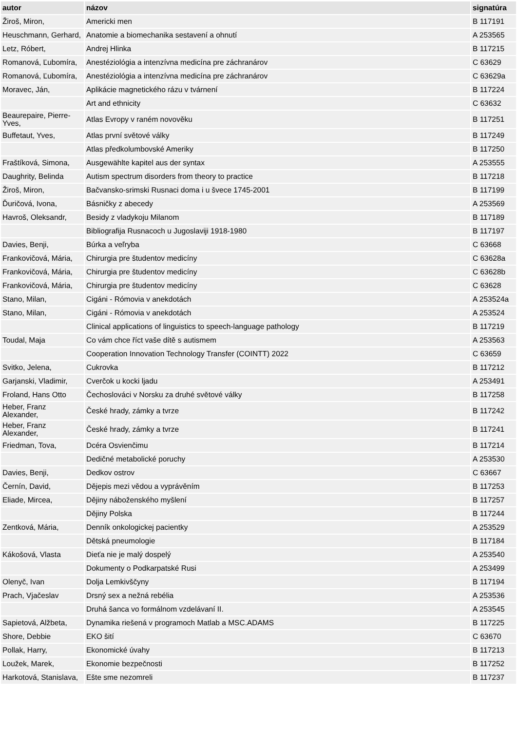| autor | názov | signatúra |
| --- | --- | --- |
| Žiroš, Miron, | Americki men | B 117191 |
| Heuschmann, Gerhard, | Anatomie a biomechanika sestavení a ohnutí | A 253565 |
| Letz, Róbert, | Andrej Hlinka | B 117215 |
| Romanová, Ľubomíra, | Anestéziológia a intenzívna medicína pre záchranárov | C 63629 |
| Romanová, Ľubomíra, | Anestéziológia a intenzívna medicína pre záchranárov | C 63629a |
| Moravec, Ján, | Aplikácie magnetického rázu v tvárnení | B 117224 |
| | Art and ethnicity | C 63632 |
| Beaurepaire, Pierre-Yves, | Atlas Evropy v raném novověku | B 117251 |
| Buffetaut, Yves, | Atlas první světové války | B 117249 |
| | Atlas předkolumbovské Ameriky | B 117250 |
| Fraštíková, Simona, | Ausgewählte kapitel aus der syntax | A 253555 |
| Daughrity, Belinda | Autism spectrum disorders from theory to practice | B 117218 |
| Žiroš, Miron, | Bačvansko-srimski Rusnaci doma i u švece 1745-2001 | B 117199 |
| Ďuričová, Ivona, | Básničky z abecedy | A 253569 |
| Havroš, Oleksandr, | Besidy z vladykoju Milanom | B 117189 |
| | Bibliografija Rusnacoch u Jugoslaviji 1918-1980 | B 117197 |
| Davies, Benji, | Búrka a veľryba | C 63668 |
| Frankovičová, Mária, | Chirurgia pre študentov medicíny | C 63628a |
| Frankovičová, Mária, | Chirurgia pre študentov medicíny | C 63628b |
| Frankovičová, Mária, | Chirurgia pre študentov medicíny | C 63628 |
| Stano, Milan, | Cigáni - Rómovia v anekdotách | A 253524a |
| Stano, Milan, | Cigáni - Rómovia v anekdotách | A 253524 |
| | Clinical applications of linguistics to speech-language pathology | B 117219 |
| Toudal, Maja | Co vám chce říct vaše dítě s autismem | A 253563 |
| | Cooperation Innovation Technology Transfer (COINTT) 2022 | C 63659 |
| Svitko, Jelena, | Cukrovka | B 117212 |
| Garjanski, Vladimir, | Cverčok u kocki ljadu | A 253491 |
| Froland, Hans Otto | Čechoslováci v Norsku za druhé světové války | B 117258 |
| Heber, Franz Alexander, | České hrady, zámky a tvrze | B 117242 |
| Heber, Franz Alexander, | České hrady, zámky a tvrze | B 117241 |
| Friedman, Tova, | Dcéra Osvienčimu | B 117214 |
| | Dedičné metabolické poruchy | A 253530 |
| Davies, Benji, | Dedkov ostrov | C 63667 |
| Černín, David, | Dějepis mezi vědou a vyprávěním | B 117253 |
| Eliade, Mircea, | Dějiny náboženského myšlení | B 117257 |
| | Dějiny Polska | B 117244 |
| Zentková, Mária, | Denník onkologickej pacientky | A 253529 |
| | Dětská pneumologie | B 117184 |
| Kákošová, Vlasta | Dieťa nie je malý dospelý | A 253540 |
| | Dokumenty o Podkarpatské Rusi | A 253499 |
| Olenyč, Ivan | Dolja Lemkivščyny | B 117194 |
| Prach, Vjačeslav | Drsný sex a nežná rebélia | A 253536 |
| | Druhá šanca vo formálnom vzdelávaní II. | A 253545 |
| Sapietová, Alžbeta, | Dynamika riešená v programoch Matlab a MSC.ADAMS | B 117225 |
| Shore, Debbie | EKO šití | C 63670 |
| Pollak, Harry, | Ekonomické úvahy | B 117213 |
| Loužek, Marek, | Ekonomie bezpečnosti | B 117252 |
| Harkotová, Stanislava, | Ešte sme nezomreli | B 117237 |